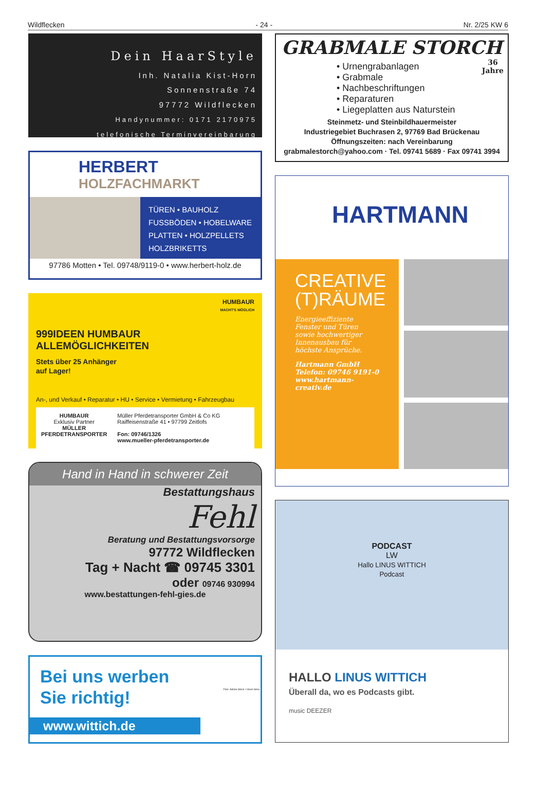Wildflecken - 24 - Nr. 2/25 KW 6
Dein HaarStyle
Inh. Natalia Kist-Horn
Sonnenstraße 74
97772 Wildflecken
Handynummer: 0171 2170975
telefonische Terminvereinbarung
HERBERT
HOLZFACHMARKT
TÜREN • BAUHOLZ
FUSSBÖDEN • HOBELWARE
PLATTEN • HOLZPELLETS
HOLZBRIKETTS
97786 Motten • Tel. 09748/9119-0 • www.herbert-holz.de
HUMBAUR
MACHT'S MÖGLICH
999IDEEN HUMBAUR ALLEMÖGLICHKEITEN
Stets über 25 Anhänger
auf Lager!
An-, und Verkauf • Reparatur • HU • Service • Vermietung • Fahrzeugbau
HUMBAUR
Exklusiv Partner
MÜLLER
PFERDETRANSPORTER
Müller Pferdetransporter GmbH & Co KG
Raiffeisenstraße 41 • 97799 Zeitlofs
Fon: 09746/1326
www.mueller-pferdetransporter.de
Hand in Hand in schwerer Zeit
Bestattungshaus
Fehl
Beratung und Bestattungsvorsorge
97772 Wildflecken
Tag + Nacht ☎ 09745 3301
oder 09746 930994
www.bestattungen-fehl-gies.de
Bei uns werben
Sie richtig!
www.wittich.de
Foto: Adobe Stock / Viorel Sima
GRABMALE STORCH
36
Jahre
• Urnengrabanlagen
• Grabmale
• Nachbeschriftungen
• Reparaturen
• Liegeplatten aus Naturstein
Steinmetz- und Steinbildhauermeister
Industriegebiet Buchrasen 2, 97769 Bad Brückenau
Öffnungszeiten: nach Vereinbarung
grabmalestorch@yahoo.com · Tel. 09741 5689 · Fax 09741 3994
HARTMANN
CREATIVE
(T)RÄUME
Energieeffiziente Fenster und Türen sowie hochwertiger Innenausbau für höchste Ansprüche.
Hartmann GmbH
Telefon: 09746 9191-0
www.hartmann-creativ.de
PODCAST
LW
Hallo LINUS WITTICH
Podcast
HALLO LINUS WITTICH
Überall da, wo es Podcasts gibt.
music DEEZER